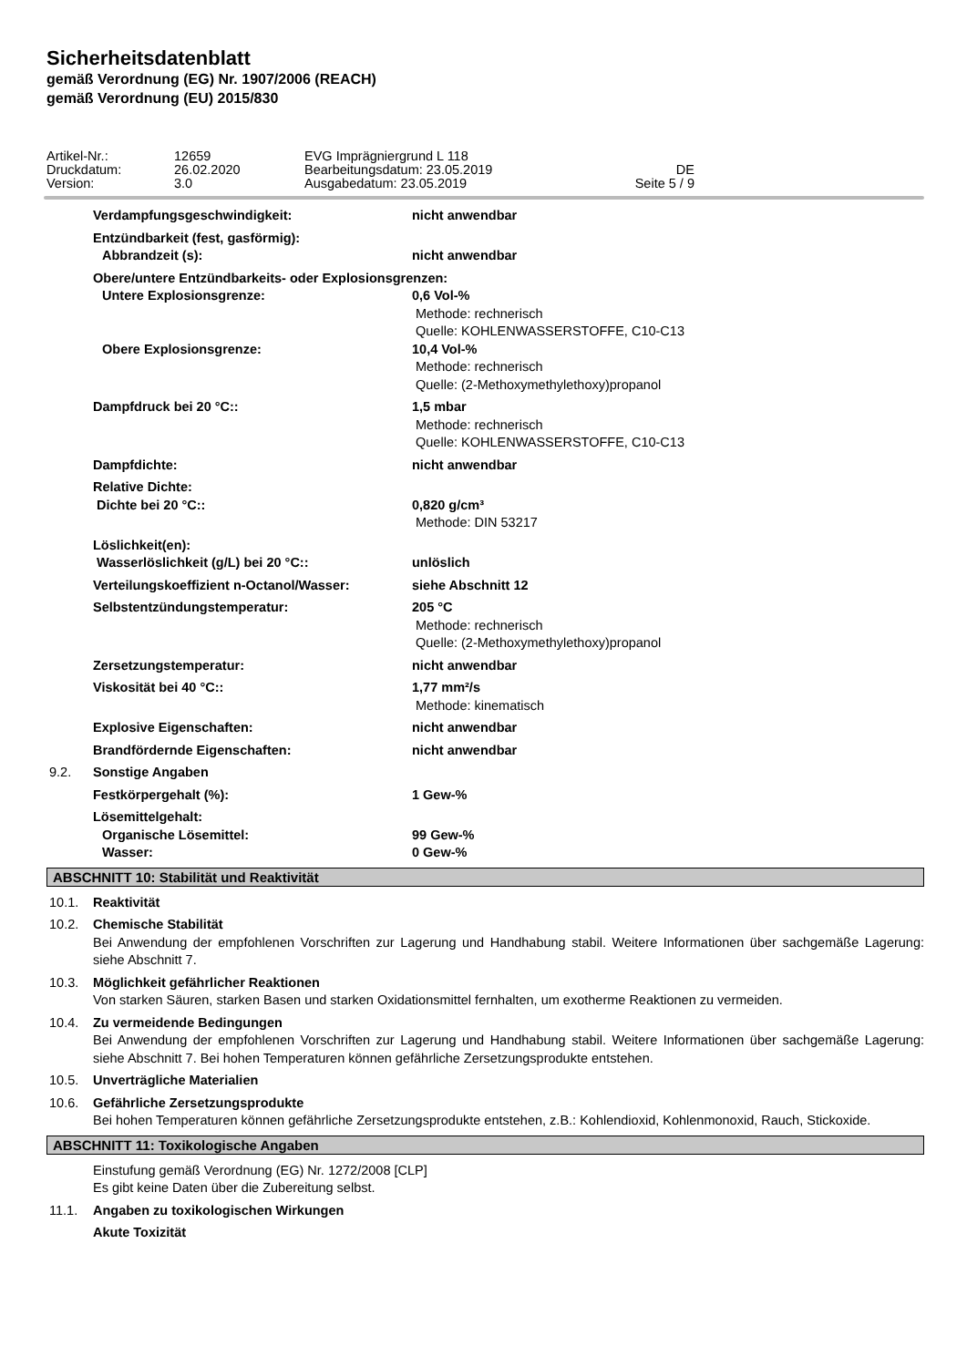Sicherheitsdatenblatt
gemäß Verordnung (EG) Nr. 1907/2006 (REACH)
gemäß Verordnung (EU) 2015/830
Artikel-Nr.:
12659
EVG Imprägniergrund L 118
Druckdatum:
26.02.2020
Bearbeitungsdatum: 23.05.2019
DE
Version:
3.0
Ausgabedatum: 23.05.2019
Seite 5 / 9
Verdampfungsgeschwindigkeit: nicht anwendbar
Entzündbarkeit (fest, gasförmig):
Abbrandzeit (s):
nicht anwendbar
Obere/untere Entzündbarkeits- oder Explosionsgrenzen:
Untere Explosionsgrenze:
0,6 Vol-%
Methode: rechnerisch
Quelle: KOHLENWASSERSTOFFE, C10-C13
Obere Explosionsgrenze:
10,4 Vol-%
Methode: rechnerisch
Quelle: (2-Methoxymethylethoxy)propanol
Dampfdruck bei 20 °C::
1,5 mbar
Methode: rechnerisch
Quelle: KOHLENWASSERSTOFFE, C10-C13
Dampfdichte: nicht anwendbar
Relative Dichte:
Dichte bei 20 °C::
0,820 g/cm³
Methode: DIN 53217
Löslichkeit(en):
Wasserlöslichkeit (g/L) bei 20 °C::
unlöslich
Verteilungskoeffizient n-Octanol/Wasser: siehe Abschnitt 12
Selbstentzündungstemperatur:
205 °C
Methode: rechnerisch
Quelle: (2-Methoxymethylethoxy)propanol
Zersetzungstemperatur: nicht anwendbar
Viskosität bei 40 °C::
1,77 mm²/s
Methode: kinematisch
Explosive Eigenschaften: nicht anwendbar
Brandfördernde Eigenschaften: nicht anwendbar
9.2. Sonstige Angaben
Festkörpergehalt (%): 1 Gew-%
Lösemittelgehalt:
Organische Lösemittel:
Wasser:
99 Gew-%
0 Gew-%
ABSCHNITT 10: Stabilität und Reaktivität
10.1. Reaktivität
10.2.
Chemische Stabilität
Bei Anwendung der empfohlenen Vorschriften zur Lagerung und Handhabung stabil. Weitere Informationen über sachgemäße Lagerung: siehe Abschnitt 7.
10.3.
Möglichkeit gefährlicher Reaktionen
Von starken Säuren, starken Basen und starken Oxidationsmittel fernhalten, um exotherme Reaktionen zu vermeiden.
10.4.
Zu vermeidende Bedingungen
Bei Anwendung der empfohlenen Vorschriften zur Lagerung und Handhabung stabil. Weitere Informationen über sachgemäße Lagerung: siehe Abschnitt 7. Bei hohen Temperaturen können gefährliche Zersetzungsprodukte entstehen.
10.5. Unverträgliche Materialien
10.6.
Gefährliche Zersetzungsprodukte
Bei hohen Temperaturen können gefährliche Zersetzungsprodukte entstehen, z.B.: Kohlendioxid, Kohlenmonoxid, Rauch, Stickoxide.
ABSCHNITT 11: Toxikologische Angaben
Einstufung gemäß Verordnung (EG) Nr. 1272/2008 [CLP]
Es gibt keine Daten über die Zubereitung selbst.
11.1. Angaben zu toxikologischen Wirkungen
Akute Toxizität